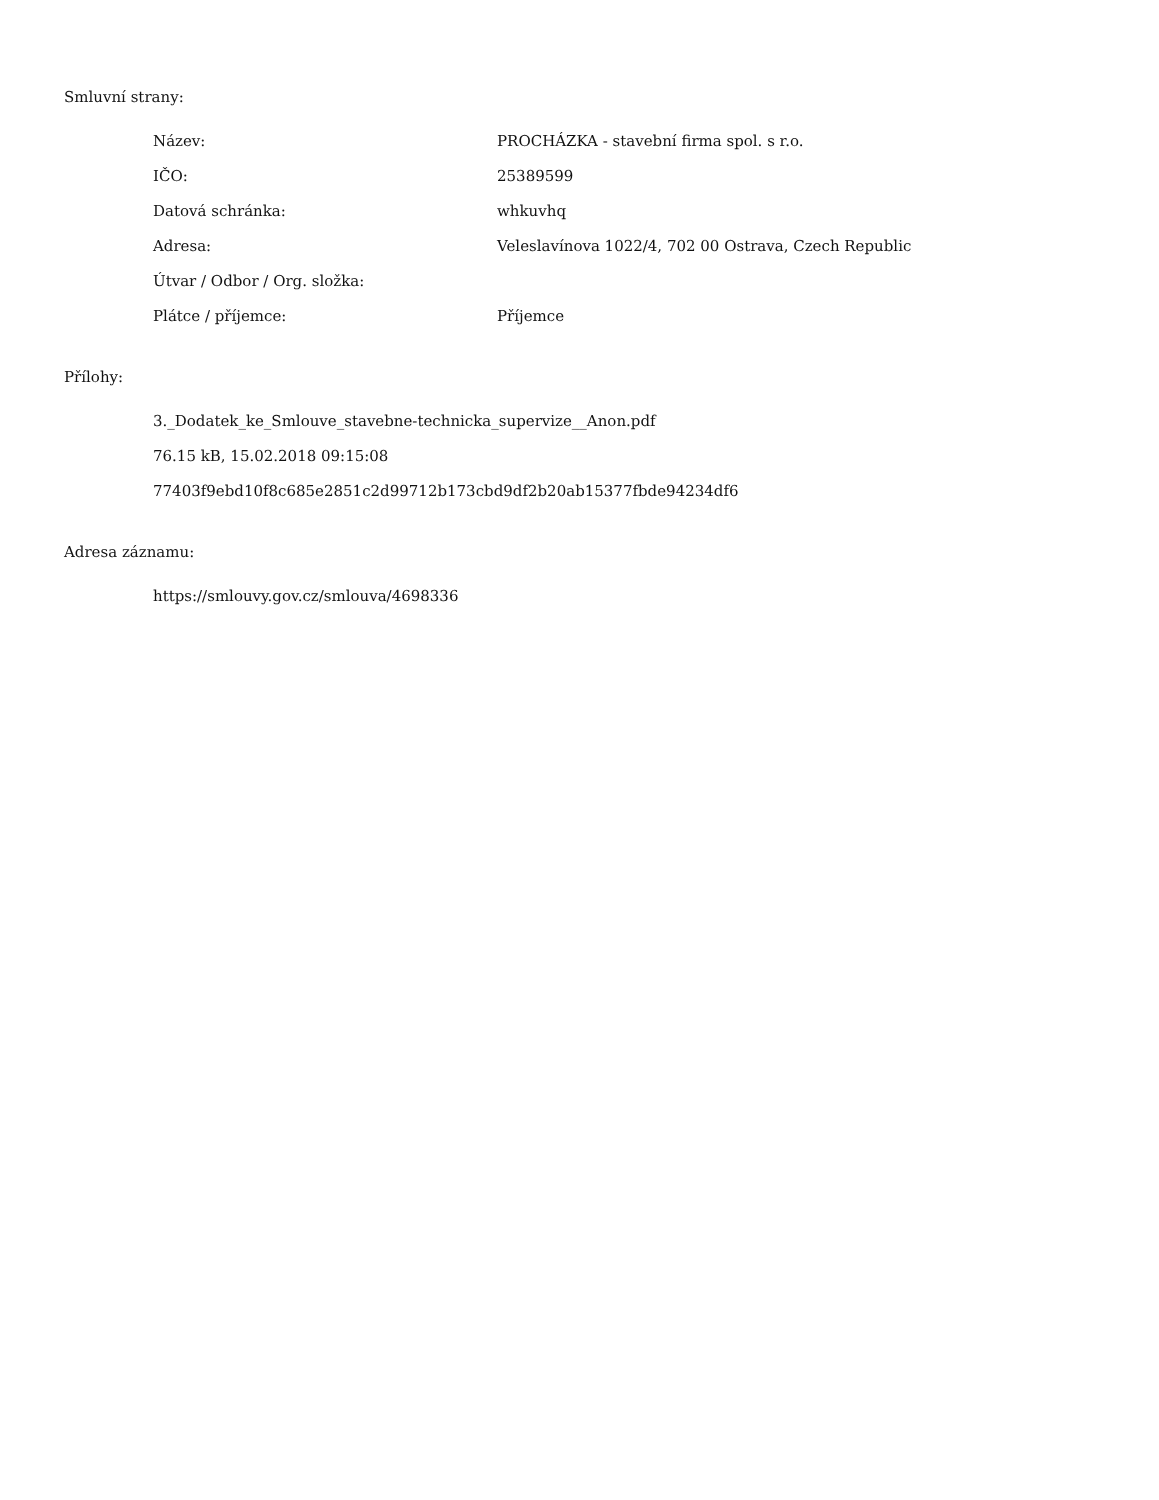Smluvní strany:
| Název: | PROCHÁZKA - stavební firma spol. s r.o. |
| IČO: | 25389599 |
| Datová schránka: | whkuvhq |
| Adresa: | Veleslavínova 1022/4, 702 00 Ostrava, Czech Republic |
| Útvar / Odbor / Org. složka: | |
| Plátce / příjemce: | Příjemce |
Přílohy:
3._Dodatek_ke_Smlouve_stavebne-technicka_supervize__Anon.pdf
76.15 kB, 15.02.2018 09:15:08
77403f9ebd10f8c685e2851c2d99712b173cbd9df2b20ab15377fbde94234df6
Adresa záznamu:
https://smlouvy.gov.cz/smlouva/4698336